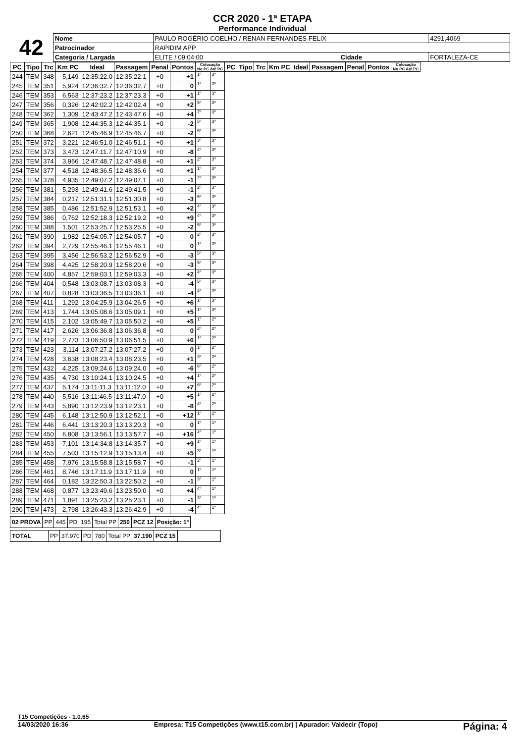CCR 2020 - 1ª ETAPA
Performance Individual
| 42 | Nome | PAULO ROGÉRIO COELHO / RENAN FERNANDES FELIX | | | | 4291,4069 |
| | Patrocinador | RAPIDIM APP | | | | |
| | Categoria / Largada | | ELITE / 09:04:00 | Cidade | FORTALEZA-CE | |
| PC | Tipo | Trc | Km PC | Ideal | Passagem | Penal | Pontos | Colocação No PC Até PC | | PC | Tipo | Trc | Km PC | Ideal | Passagem | Penal | Pontos | Colocação No PC Até PC |
| --- | --- | --- | --- | --- | --- | --- | --- | --- | --- | --- | --- | --- | --- | --- | --- | --- | --- | --- |
| 244 | TEM | 348 | 5,149 | 12:35:22.0 | 12:35:22.1 | +0 | +1 | 1º | 3º | | | | | | | | | |
| 245 | TEM | 351 | 5,924 | 12:36:32.7 | 12:36:32.7 | +0 | 0 | 1º | 3º | | | | | | | | | |
| 246 | TEM | 353 | 6,563 | 12:37:23.2 | 12:37:23.3 | +0 | +1 | 1º | 3º | | | | | | | | | |
| 247 | TEM | 356 | 0,326 | 12:42:02.2 | 12:42:02.4 | +0 | +2 | 5º | 3º | | | | | | | | | |
| 248 | TEM | 362 | 1,309 | 12:43:47.2 | 12:43:47.6 | +0 | +4 | 7º | 3º | | | | | | | | | |
| 249 | TEM | 365 | 1,908 | 12:44:35.3 | 12:44:35.1 | +0 | -2 | 5º | 3º | | | | | | | | | |
| 250 | TEM | 368 | 2,621 | 12:45:46.9 | 12:45:46.7 | +0 | -2 | 6º | 3º | | | | | | | | | |
| 251 | TEM | 372 | 3,221 | 12:46:51.0 | 12:46:51.1 | +0 | +1 | 3º | 3º | | | | | | | | | |
| 252 | TEM | 373 | 3,473 | 12:47:11.7 | 12:47:10.9 | +0 | -8 | 4º | 3º | | | | | | | | | |
| 253 | TEM | 374 | 3,956 | 12:47:48.7 | 12:47:48.8 | +0 | +1 | 2º | 3º | | | | | | | | | |
| 254 | TEM | 377 | 4,518 | 12:48:36.5 | 12:48:36.6 | +0 | +1 | 1º | 3º | | | | | | | | | |
| 255 | TEM | 378 | 4,935 | 12:49:07.2 | 12:49:07.1 | +0 | -1 | 2º | 3º | | | | | | | | | |
| 256 | TEM | 381 | 5,293 | 12:49:41.6 | 12:49:41.5 | +0 | -1 | 2º | 3º | | | | | | | | | |
| 257 | TEM | 384 | 0,217 | 12:51:31.1 | 12:51:30.8 | +0 | -3 | 5º | 3º | | | | | | | | | |
| 258 | TEM | 385 | 0,486 | 12:51:52.9 | 12:51:53.1 | +0 | +2 | 4º | 3º | | | | | | | | | |
| 259 | TEM | 386 | 0,762 | 12:52:18.3 | 12:52:19.2 | +0 | +9 | 4º | 3º | | | | | | | | | |
| 260 | TEM | 388 | 1,501 | 12:53:25.7 | 12:53:25.5 | +0 | -2 | 5º | 3º | | | | | | | | | |
| 261 | TEM | 390 | 1,982 | 12:54:05.7 | 12:54:05.7 | +0 | 0 | 2º | 3º | | | | | | | | | |
| 262 | TEM | 394 | 2,729 | 12:55:46.1 | 12:55:46.1 | +0 | 0 | 1º | 3º | | | | | | | | | |
| 263 | TEM | 395 | 3,456 | 12:56:53.2 | 12:56:52.9 | +0 | -3 | 5º | 3º | | | | | | | | | |
| 264 | TEM | 398 | 4,425 | 12:58:20.9 | 12:58:20.6 | +0 | -3 | 5º | 3º | | | | | | | | | |
| 265 | TEM | 400 | 4,857 | 12:59:03.1 | 12:59:03.3 | +0 | +2 | 4º | 3º | | | | | | | | | |
| 266 | TEM | 404 | 0,548 | 13:03:08.7 | 13:03:08.3 | +0 | -4 | 5º | 3º | | | | | | | | | |
| 267 | TEM | 407 | 0,828 | 13:03:36.5 | 13:03:36.1 | +0 | -4 | 4º | 3º | | | | | | | | | |
| 268 | TEM | 411 | 1,292 | 13:04:25.9 | 13:04:26.5 | +0 | +6 | 1º | 3º | | | | | | | | | |
| 269 | TEM | 413 | 1,744 | 13:05:08.6 | 13:05:09.1 | +0 | +5 | 1º | 3º | | | | | | | | | |
| 270 | TEM | 415 | 2,102 | 13:05:49.7 | 13:05:50.2 | +0 | +5 | 1º | 2º | | | | | | | | | |
| 271 | TEM | 417 | 2,626 | 13:06:36.8 | 13:06:36.8 | +0 | 0 | 2º | 2º | | | | | | | | | |
| 272 | TEM | 419 | 2,773 | 13:06:50.9 | 13:06:51.5 | +0 | +6 | 1º | 2º | | | | | | | | | |
| 273 | TEM | 423 | 3,114 | 13:07:27.2 | 13:07:27.2 | +0 | 0 | 1º | 2º | | | | | | | | | |
| 274 | TEM | 428 | 3,638 | 13:08:23.4 | 13:08:23.5 | +0 | +1 | 3º | 2º | | | | | | | | | |
| 275 | TEM | 432 | 4,225 | 13:09:24.6 | 13:09:24.0 | +0 | -6 | 6º | 2º | | | | | | | | | |
| 276 | TEM | 435 | 4,730 | 13:10:24.1 | 13:10:24.5 | +0 | +4 | 1º | 2º | | | | | | | | | |
| 277 | TEM | 437 | 5,174 | 13:11:11.3 | 13:11:12.0 | +0 | +7 | 6º | 2º | | | | | | | | | |
| 278 | TEM | 440 | 5,516 | 13:11:46.5 | 13:11:47.0 | +0 | +5 | 1º | 2º | | | | | | | | | |
| 279 | TEM | 443 | 5,890 | 13:12:23.9 | 13:12:23.1 | +0 | -8 | 4º | 2º | | | | | | | | | |
| 280 | TEM | 445 | 6,148 | 13:12:50.9 | 13:12:52.1 | +0 | +12 | 1º | 2º | | | | | | | | | |
| 281 | TEM | 446 | 6,441 | 13:13:20.3 | 13:13:20.3 | +0 | 0 | 1º | 1º | | | | | | | | | |
| 282 | TEM | 450 | 6,808 | 13:13:56.1 | 13:13:57.7 | +0 | +16 | 4º | 1º | | | | | | | | | |
| 283 | TEM | 453 | 7,101 | 13:14:34.8 | 13:14:35.7 | +0 | +9 | 1º | 1º | | | | | | | | | |
| 284 | TEM | 455 | 7,503 | 13:15:12.9 | 13:15:13.4 | +0 | +5 | 3º | 1º | | | | | | | | | |
| 285 | TEM | 458 | 7,976 | 13:15:58.8 | 13:15:58.7 | +0 | -1 | 2º | 1º | | | | | | | | | |
| 286 | TEM | 461 | 8,746 | 13:17:11.9 | 13:17:11.9 | +0 | 0 | 1º | 1º | | | | | | | | | |
| 287 | TEM | 464 | 0,182 | 13:22:50.3 | 13:22:50.2 | +0 | -1 | 3º | 1º | | | | | | | | | |
| 288 | TEM | 468 | 0,877 | 13:23:49.6 | 13:23:50.0 | +0 | +4 | 4º | 1º | | | | | | | | | |
| 289 | TEM | 471 | 1,891 | 13:25:23.2 | 13:25:23.1 | +0 | -1 | 3º | 1º | | | | | | | | | |
| 290 | TEM | 473 | 2,798 | 13:26:43.3 | 13:26:42.9 | +0 | -4 | 4º | 1º | | | | | | | | | |
| 02 PROVA | PP | 445 | PD | 195 | Total PP | 250 | PCZ 12 | Posição: 1º |
| TOTAL | PP | 37.970 | PD | 780 | Total PP | 37.190 | PCZ 15 | |
T15 Competições - 1.0.65
14/03/2020 16:36 Empresa: T15 Competições (www.t15.com.br) | Apurador: Valdecir (Topo) Página: 4